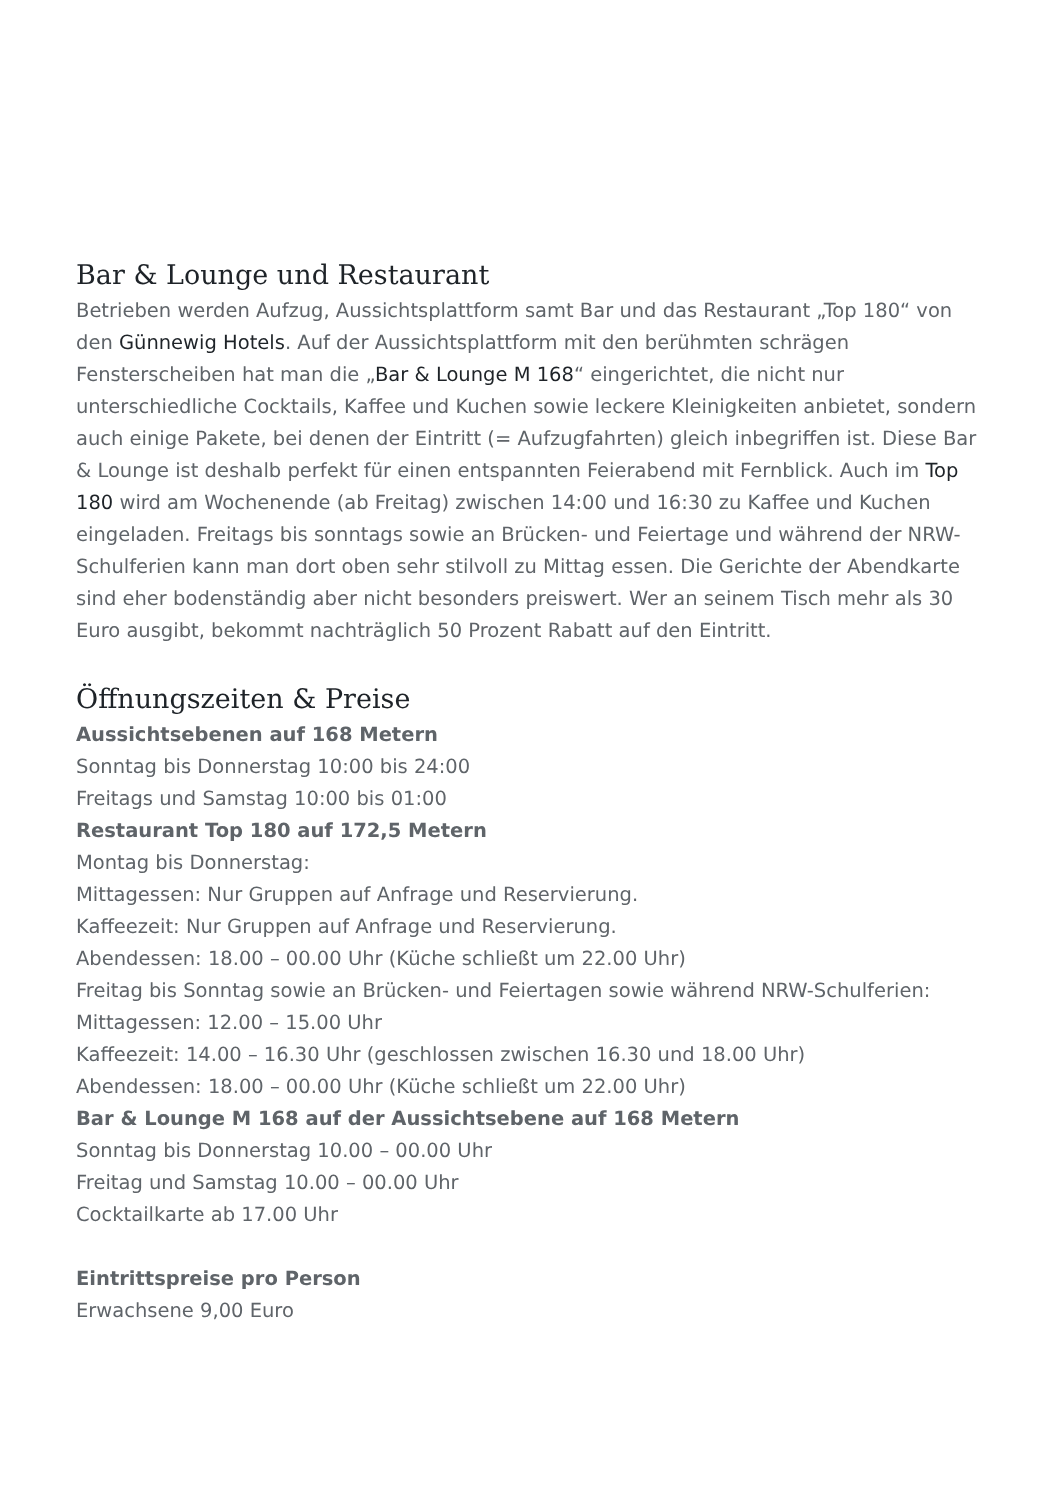Bar & Lounge und Restaurant
Betrieben werden Aufzug, Aussichtsplattform samt Bar und das Restaurant „Top 180“ von den Günnewig Hotels. Auf der Aussichtsplattform mit den berühmten schrägen Fensterscheiben hat man die „Bar & Lounge M 168“ eingerichtet, die nicht nur unterschiedliche Cocktails, Kaffee und Kuchen sowie leckere Kleinigkeiten anbietet, sondern auch einige Pakete, bei denen der Eintritt (= Aufzugfahrten) gleich inbegriffen ist. Diese Bar & Lounge ist deshalb perfekt für einen entspannten Feierabend mit Fernblick. Auch im Top 180 wird am Wochenende (ab Freitag) zwischen 14:00 und 16:30 zu Kaffee und Kuchen eingeladen. Freitags bis sonntags sowie an Brücken- und Feiertage und während der NRW-Schulferien kann man dort oben sehr stilvoll zu Mittag essen. Die Gerichte der Abendkarte sind eher bodenständig aber nicht besonders preiswert. Wer an seinem Tisch mehr als 30 Euro ausgibt, bekommt nachträglich 50 Prozent Rabatt auf den Eintritt.
Öffnungszeiten & Preise
Aussichtsebenen auf 168 Metern
Sonntag bis Donnerstag 10:00 bis 24:00
Freitags und Samstag 10:00 bis 01:00
Restaurant Top 180 auf 172,5 Metern
Montag bis Donnerstag:
Mittagessen: Nur Gruppen auf Anfrage und Reservierung.
Kaffeezeit: Nur Gruppen auf Anfrage und Reservierung.
Abendessen: 18.00 – 00.00 Uhr (Küche schließt um 22.00 Uhr)
Freitag bis Sonntag sowie an Brücken- und Feiertagen sowie während NRW-Schulferien:
Mittagessen: 12.00 – 15.00 Uhr
Kaffeezeit: 14.00 – 16.30 Uhr (geschlossen zwischen 16.30 und 18.00 Uhr)
Abendessen: 18.00 – 00.00 Uhr (Küche schließt um 22.00 Uhr)
Bar & Lounge M 168 auf der Aussichtsebene auf 168 Metern
Sonntag bis Donnerstag 10.00 – 00.00 Uhr
Freitag und Samstag 10.00 – 00.00 Uhr
Cocktailkarte ab 17.00 Uhr
Eintrittspreise pro Person
Erwachsene 9,00 Euro